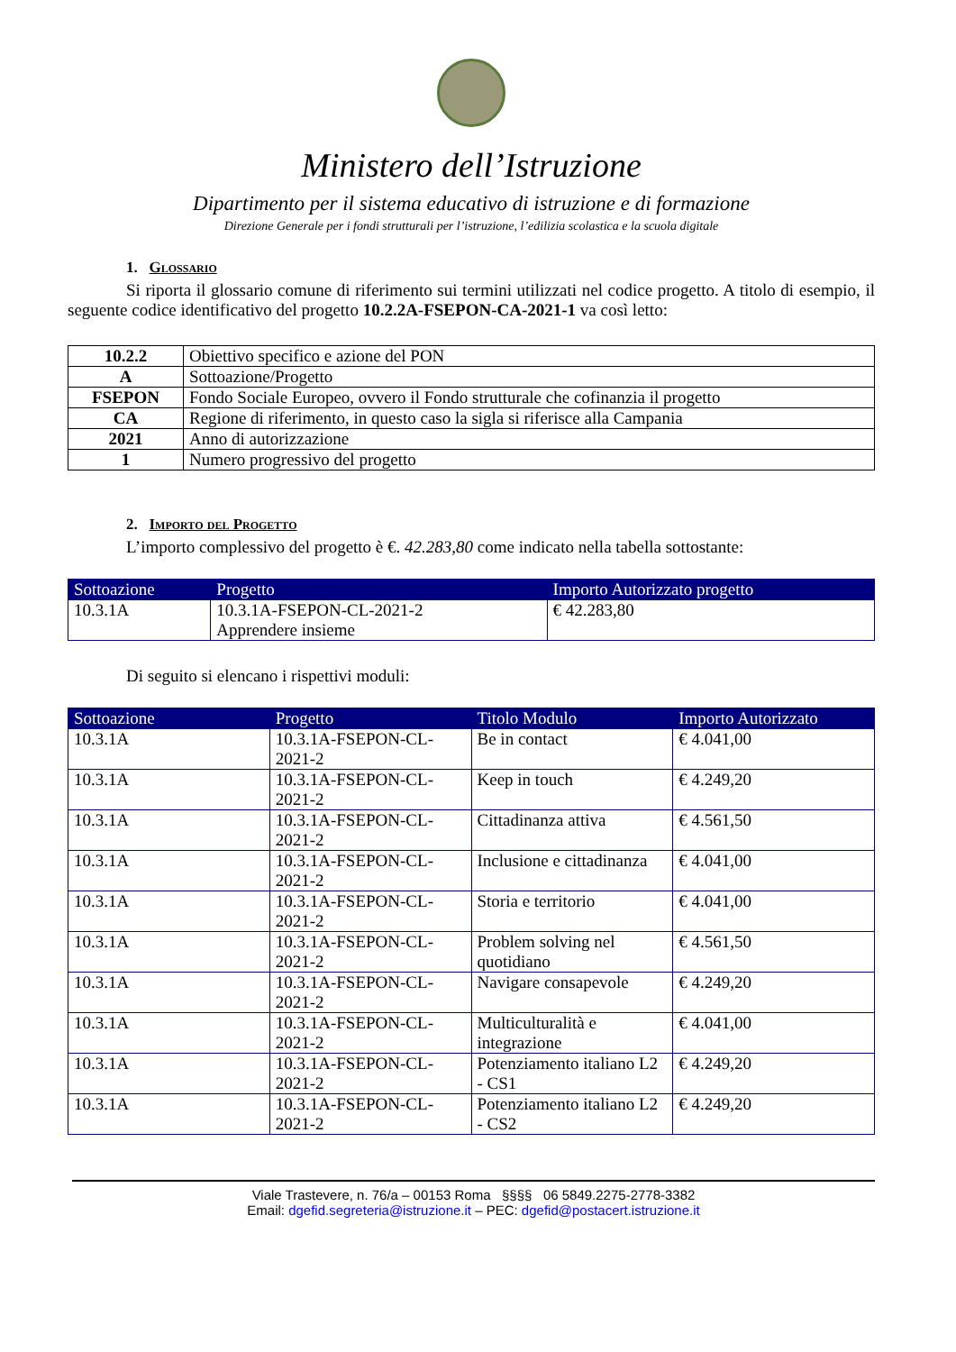Ministero dell’Istruzione
Dipartimento per il sistema educativo di istruzione e di formazione
Direzione Generale per i fondi strutturali per l’istruzione, l’edilizia scolastica e la scuola digitale
1. Glossario
Si riporta il glossario comune di riferimento sui termini utilizzati nel codice progetto. A titolo di esempio, il seguente codice identificativo del progetto 10.2.2A-FSEPON-CA-2021-1 va così letto:
| 10.2.2 | Obiettivo specifico e azione del PON |
| A | Sottoazione/Progetto |
| FSEPON | Fondo Sociale Europeo, ovvero il Fondo strutturale che cofinanzia il progetto |
| CA | Regione di riferimento, in questo caso la sigla si riferisce alla Campania |
| 2021 | Anno di autorizzazione |
| 1 | Numero progressivo del progetto |
2. Importo del Progetto
L’importo complessivo del progetto è €. 42.283,80 come indicato nella tabella sottostante:
| Sottoazione | Progetto | Importo Autorizzato progetto |
| --- | --- | --- |
| 10.3.1A | 10.3.1A-FSEPON-CL-2021-2 Apprendere insieme | € 42.283,80 |
Di seguito si elencano i rispettivi moduli:
| Sottoazione | Progetto | Titolo Modulo | Importo Autorizzato |
| --- | --- | --- | --- |
| 10.3.1A | 10.3.1A-FSEPON-CL-2021-2 | Be in contact | € 4.041,00 |
| 10.3.1A | 10.3.1A-FSEPON-CL-2021-2 | Keep in touch | € 4.249,20 |
| 10.3.1A | 10.3.1A-FSEPON-CL-2021-2 | Cittadinanza attiva | € 4.561,50 |
| 10.3.1A | 10.3.1A-FSEPON-CL-2021-2 | Inclusione e cittadinanza | € 4.041,00 |
| 10.3.1A | 10.3.1A-FSEPON-CL-2021-2 | Storia e territorio | € 4.041,00 |
| 10.3.1A | 10.3.1A-FSEPON-CL-2021-2 | Problem solving nel quotidiano | € 4.561,50 |
| 10.3.1A | 10.3.1A-FSEPON-CL-2021-2 | Navigare consapevole | € 4.249,20 |
| 10.3.1A | 10.3.1A-FSEPON-CL-2021-2 | Multiculturalità e integrazione | € 4.041,00 |
| 10.3.1A | 10.3.1A-FSEPON-CL-2021-2 | Potenziamento italiano L2 - CS1 | € 4.249,20 |
| 10.3.1A | 10.3.1A-FSEPON-CL-2021-2 | Potenziamento italiano L2 - CS2 | € 4.249,20 |
Viale Trastevere, n. 76/a – 00153 Roma §§§§ 06 5849.2275-2778-3382
Email: dgefid.segreteria@istruzione.it – PEC: dgefid@postacert.istruzione.it